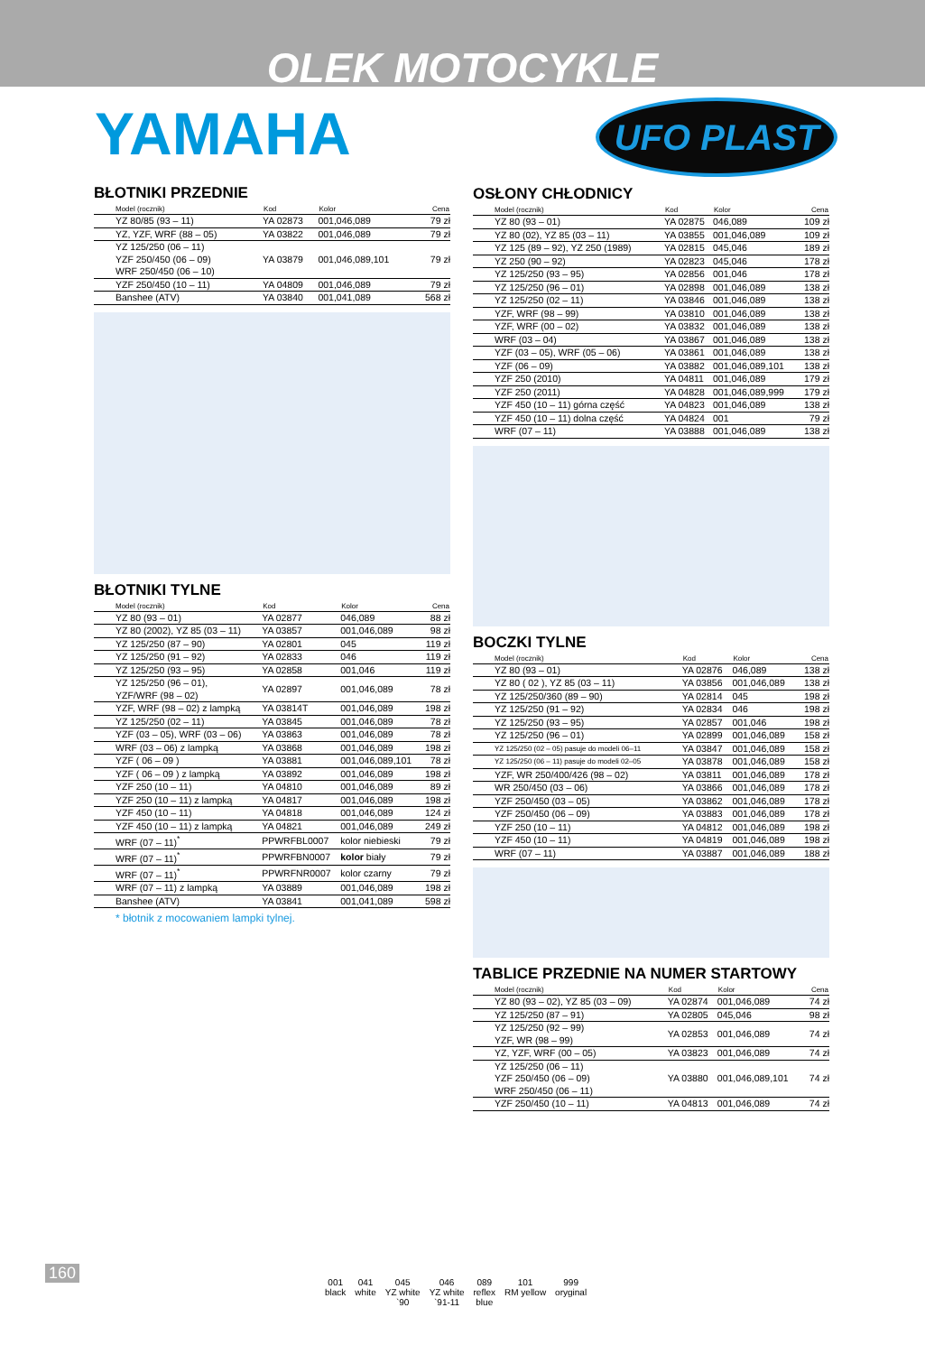OLEK MOTOCYKLE
YAMAHA UFO PLAST
BŁOTNIKI PRZEDNIE
| Model (rocznik) | Kod | Kolor | Cena |
| --- | --- | --- | --- |
| YZ 80/85 (93 – 11) | YA 02873 | 001,046,089 | 79 zł |
| YZ, YZF, WRF (88 – 05) | YA 03822 | 001,046,089 | 79 zł |
| YZ 125/250 (06 – 11) YZF 250/450 (06 – 09) WRF 250/450 (06 – 10) | YA 03879 | 001,046,089,101 | 79 zł |
| YZF 250/450 (10 – 11) | YA 04809 | 001,046,089 | 79 zł |
| Banshee (ATV) | YA 03840 | 001,041,089 | 568 zł |
BŁOTNIKI TYLNE
| Model (rocznik) | Kod | Kolor | Cena |
| --- | --- | --- | --- |
| YZ 80 (93 – 01) | YA 02877 | 046,089 | 88 zł |
| YZ 80 (2002), YZ 85 (03 – 11) | YA 03857 | 001,046,089 | 98 zł |
| YZ 125/250 (87 – 90) | YA 02801 | 045 | 119 zł |
| YZ 125/250 (91 – 92) | YA 02833 | 046 | 119 zł |
| YZ 125/250 (93 – 95) | YA 02858 | 001,046 | 119 zł |
| YZ 125/250 (96 – 01), YZF/WRF (98 – 02) | YA 02897 | 001,046,089 | 78 zł |
| YZF, WRF (98 – 02) z lampką | YA 03814T | 001,046,089 | 198 zł |
| YZ 125/250 (02 – 11) | YA 03845 | 001,046,089 | 78 zł |
| YZF (03 – 05), WRF (03 – 06) | YA 03863 | 001,046,089 | 78 zł |
| WRF (03 – 06) z lampką | YA 03868 | 001,046,089 | 198 zł |
| YZF ( 06 – 09 ) | YA 03881 | 001,046,089,101 | 78 zł |
| YZF ( 06 – 09 ) z lampką | YA 03892 | 001,046,089 | 198 zł |
| YZF 250 (10 – 11) | YA 04810 | 001,046,089 | 89 zł |
| YZF 250 (10 – 11) z lampką | YA 04817 | 001,046,089 | 198 zł |
| YZF 450 (10 – 11) | YA 04818 | 001,046,089 | 124 zł |
| YZF 450 (10 – 11) z lampką | YA 04821 | 001,046,089 | 249 zł |
| WRF (07 – 11)<sup>*</sup> | PPWRFBL0007 | kolor niebieski | 79 zł |
| WRF (07 – 11)<sup>*</sup> | PPWRFBN0007 | kolor biały | 79 zł |
| WRF (07 – 11)<sup>*</sup> | PPWRFNR0007 | kolor czarny | 79 zł |
| WRF (07 – 11) z lampką | YA 03889 | 001,046,089 | 198 zł |
| Banshee (ATV) | YA 03841 | 001,041,089 | 598 zł |
* błotnik z mocowaniem lampki tylnej.
OSŁONY CHŁODNICY
| Model (rocznik) | Kod | Kolor | Cena |
| --- | --- | --- | --- |
| YZ 80 (93 – 01) | YA 02875 | 046,089 | 109 zł |
| YZ 80 (02), YZ 85 (03 – 11) | YA 03855 | 001,046,089 | 109 zł |
| YZ 125 (89 – 92), YZ 250 (1989) | YA 02815 | 045,046 | 189 zł |
| YZ 250 (90 – 92) | YA 02823 | 045,046 | 178 zł |
| YZ 125/250 (93 – 95) | YA 02856 | 001,046 | 178 zł |
| YZ 125/250 (96 – 01) | YA 02898 | 001,046,089 | 138 zł |
| YZ 125/250 (02 – 11) | YA 03846 | 001,046,089 | 138 zł |
| YZF, WRF (98 – 99) | YA 03810 | 001,046,089 | 138 zł |
| YZF, WRF (00 – 02) | YA 03832 | 001,046,089 | 138 zł |
| WRF (03 – 04) | YA 03867 | 001,046,089 | 138 zł |
| YZF (03 – 05), WRF (05 – 06) | YA 03861 | 001,046,089 | 138 zł |
| YZF (06 – 09) | YA 03882 | 001,046,089,101 | 138 zł |
| YZF 250 (2010) | YA 04811 | 001,046,089 | 179 zł |
| YZF 250 (2011) | YA 04828 | 001,046,089,999 | 179 zł |
| YZF 450 (10 – 11) górna część | YA 04823 | 001,046,089 | 138 zł |
| YZF 450 (10 – 11) dolna część | YA 04824 | 001 | 79 zł |
| WRF (07 – 11) | YA 03888 | 001,046,089 | 138 zł |
BOCZKI TYLNE
| Model (rocznik) | Kod | Kolor | Cena |
| --- | --- | --- | --- |
| YZ 80 (93 – 01) | YA 02876 | 046,089 | 138 zł |
| YZ 80 ( 02 ), YZ 85 (03 – 11) | YA 03856 | 001,046,089 | 138 zł |
| YZ 125/250/360 (89 – 90) | YA 02814 | 045 | 198 zł |
| YZ 125/250 (91 – 92) | YA 02834 | 046 | 198 zł |
| YZ 125/250 (93 – 95) | YA 02857 | 001,046 | 198 zł |
| YZ 125/250 (96 – 01) | YA 02899 | 001,046,089 | 158 zł |
| YZ 125/250 (02 – 05) pasuje do modeli 06–11 | YA 03847 | 001,046,089 | 158 zł |
| YZ 125/250 (06 – 11) pasuje do modeli 02–05 | YA 03878 | 001,046,089 | 158 zł |
| YZF, WR 250/400/426 (98 – 02) | YA 03811 | 001,046,089 | 178 zł |
| WR 250/450 (03 – 06) | YA 03866 | 001,046,089 | 178 zł |
| YZF 250/450 (03 – 05) | YA 03862 | 001,046,089 | 178 zł |
| YZF 250/450 (06 – 09) | YA 03883 | 001,046,089 | 178 zł |
| YZF 250 (10 – 11) | YA 04812 | 001,046,089 | 198 zł |
| YZF 450 (10 – 11) | YA 04819 | 001,046,089 | 198 zł |
| WRF (07 – 11) | YA 03887 | 001,046,089 | 188 zł |
TABLICE PRZEDNIE NA NUMER STARTOWY
| Model (rocznik) | Kod | Kolor | Cena |
| --- | --- | --- | --- |
| YZ 80 (93 – 02), YZ 85 (03 – 09) | YA 02874 | 001,046,089 | 74 zł |
| YZ 125/250 (87 – 91) | YA 02805 | 045,046 | 98 zł |
| YZ 125/250 (92 – 99) YZF, WR (98 – 99) | YA 02853 | 001,046,089 | 74 zł |
| YZ, YZF, WRF (00 – 05) | YA 03823 | 001,046,089 | 74 zł |
| YZ 125/250 (06 – 11) YZF 250/450 (06 – 09) WRF 250/450 (06 – 11) | YA 03880 | 001,046,089,101 | 74 zł |
| YZF 250/450 (10 – 11) | YA 04813 | 001,046,089 | 74 zł |
160
001
black
041
white
045
YZ white
`90
046
YZ white
`91-11
089
reflex
blue
101
RM yellow
999
oryginal